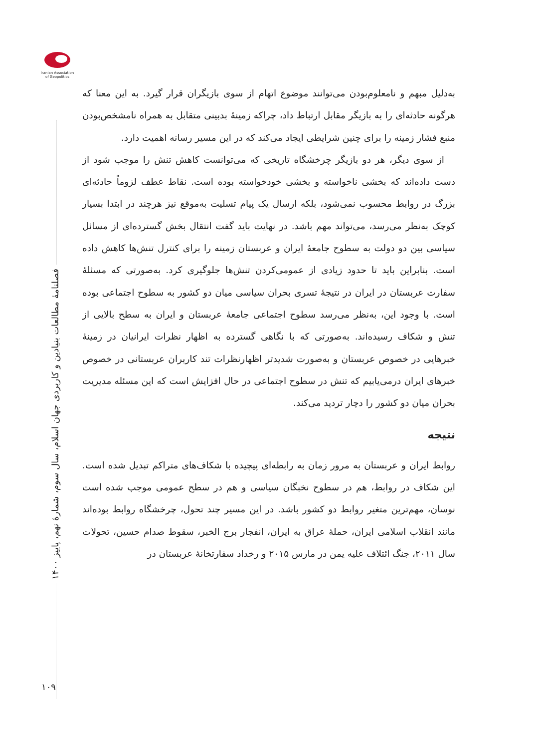Iranian Association of Geopolitics
فصلنامهٔ مطالعات بنیادین و کاربردی جهان اسلام، سال سوم، شمارهٔ نهم، پاییز ۱۴۰۰
به‌دلیل مبهم و نامعلوم‌بودن می‌توانند موضوع اتهام از سوی بازیگران قرار گیرد. به این معنا که هرگونه حادثه‌ای را به بازیگر مقابل ارتباط داد، چراکه زمینهٔ بدبینی متقابل به همراه نامشخص‌بودن منبع فشار زمینه را برای چنین شرایطی ایجاد می‌کند که در این مسیر رسانه اهمیت دارد.
از سوی دیگر، هر دو بازیگر چرخشگاه تاریخی که می‌توانست کاهش تنش را موجب شود از دست داده‌اند که بخشی ناخواسته و بخشی خودخواسته بوده است. نقاط عطف لزوماً حادثه‌ای بزرگ در روابط محسوب نمی‌شود، بلکه ارسال یک پیام تسلیت به‌موقع نیز هرچند در ابتدا بسیار کوچک به‌نظر می‌رسد، می‌تواند مهم باشد. در نهایت باید گفت انتقال بخش گسترده‌ای از مسائل سیاسی بین دو دولت به سطوح جامعهٔ ایران و عربستان زمینه را برای کنترل تنش‌ها کاهش داده است. بنابراین باید تا حدود زیادی از عمومی‌کردن تنش‌ها جلوگیری کرد. به‌صورتی که مسئلهٔ سفارت عربستان در ایران در نتیجهٔ تسری بحران سیاسی میان دو کشور به سطوح اجتماعی بوده است. با وجود این، به‌نظر می‌رسد سطوح اجتماعی جامعهٔ عربستان و ایران به سطح بالایی از تنش و شکاف رسیده‌اند. به‌صورتی که با نگاهی گسترده به اظهار نظرات ایرانیان در زمینهٔ خبرهایی در خصوص عربستان و به‌صورت شدیدتر اظهارنظرات تند کاربران عربستانی در خصوص خبرهای ایران درمی‌یابیم که تنش در سطوح اجتماعی در حال افزایش است که این مسئله مدیریت بحران میان دو کشور را دچار تردید می‌کند.
نتیجه
روابط ایران و عربستان به مرور زمان به رابطه‌ای پیچیده با شکاف‌های متراکم تبدیل شده است. این شکاف در روابط، هم در سطوح نخبگان سیاسی و هم در سطح عمومی موجب شده است نوسان، مهم‌ترین متغیر روابط دو کشور باشد. در این مسیر چند تحول، چرخشگاه روابط بوده‌اند مانند انقلاب اسلامی ایران، حملهٔ عراق به ایران، انفجار برج الخبر، سقوط صدام حسین، تحولات سال ۲۰۱۱، جنگ ائتلاف علیه یمن در مارس ۲۰۱۵ و رخداد سفارتخانهٔ عربستان در
۱۰۹